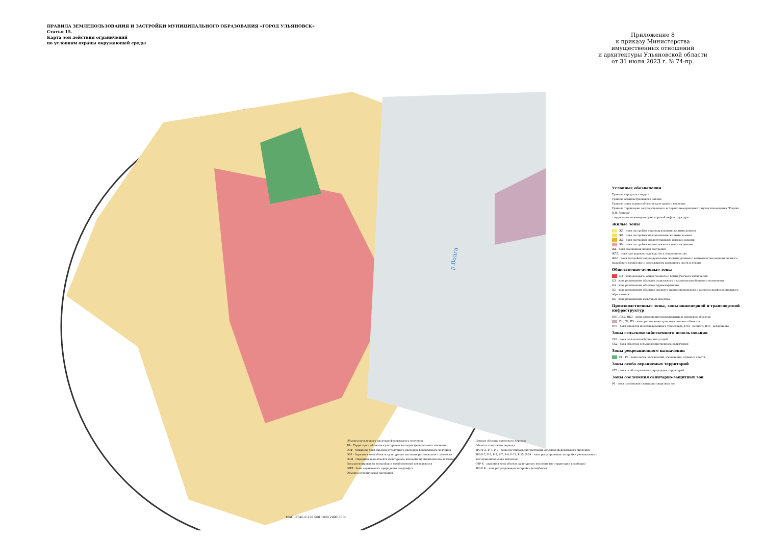ПРАВИЛА ЗЕМЛЕПОЛЬЗОВАНИЯ И ЗАСТРОЙКИ МУНИЦИПАЛЬНОГО ОБРАЗОВАНИЯ «ГОРОД УЛЬЯНОВСК»
Статья 15.
Карта зон действия ограничений
по условиям охраны окружающей среды
Приложение 8
к приказу Министерства
имущественных отношений
и архитектуры Ульяновской области
от 31 июля 2023 г. № 74-пр.
р.Волга
Условные обозначения
Граница городского округа
Граница административного района
Граница зоны охраны объектов культурного наследия
Граница территории государственного историко-мемориального музея-заповедника "Родина В.И. Ленина"
- территория инженерно-транспортной инфраструктуры
Жилые зоны
Ж1 - зона застройки индивидуальными жилыми домами
Ж2 - зона застройки малоэтажными жилыми домами
Ж3 - зона застройки среднеэтажными жилыми домами
Ж4 - зона застройки многоэтажными жилыми домами
Ж6 - зона смешанной жилой застройки
Ж7Д - зона для ведения садоводства и огородничества
ЖЗС - зона застройки индивидуальными жилыми домами с возможностью ведения личного подсобного хозяйства (с содержанием домашнего скота и птицы)
Общественно-деловые зоны
Ц2 - зона делового, общественного и коммерческого назначения
Ц3 - зона размещения объектов социального и коммунально-бытового назначения
Ц4 - зона размещения объектов здравоохранения
Ц5 - зона размещения объектов среднего профессионального и высшего профессионального образования
Ц6 - зона размещения культовых объектов
Производственные зоны, зоны инженерной и транспортной инфраструктур
ПК1, ПК2, ПК3 - зоны размещения коммунальных и складских объектов
П1, П2, П3 - зоны размещения производственных объектов
ПТ1 - зона объектов железнодорожного транспорта; ПТ2 - речного; ПТ3 - воздушного
Зоны сельскохозяйственного использования
СХ1 - зона сельскохозяйственных угодий
СХ2 - зона объектов сельскохозяйственного назначения
Зоны рекреационного назначения
Р1 - Р5 - зоны лесов, насаждений, озеленения, отдыха и спорта
Зоны особо охраняемых территорий
ОТ1 - зона особо охраняемых природных территорий
Зоны озеленения санитарно-защитных зон
Р6 - зона озеленения санитарно-защитных зон
Объекты культурного наследия федерального значения
ТФ - Территории объектов культурного наследия федерального значения
ОЗФ - Охранная зона объекта культурного наследия федерального значения
ОЗР - Охранная зона объекта культурного наследия регионального значения
ОЗМ - Охранная зона объекта культурного наследия муниципального значения
Зоны регулирования застройки и хозяйственной деятельности
ОПЛ - Зона охраняемого природного ландшафта
Объекты исторической застройки
Ценные объекты советского периода
Объекты советского периода
ЗРЗ Ф-2, Ф-7, Ф-3 - зоны регулирования застройки объектов федерального значения
ЗРЗ Р-2, Р-3, Р-5, Р-7, Р-9, Р-12, Р-15, Р-24 - зоны регулирования застройки регионального или муниципального значения
ОЗР-К - охранная зона объекта культурного наследия (на территории кладбища)
ЗРЗ Р-К - зона регулирования застройки (кладбище)
МАСШТАБ 0 250 500 1000 2000 3000